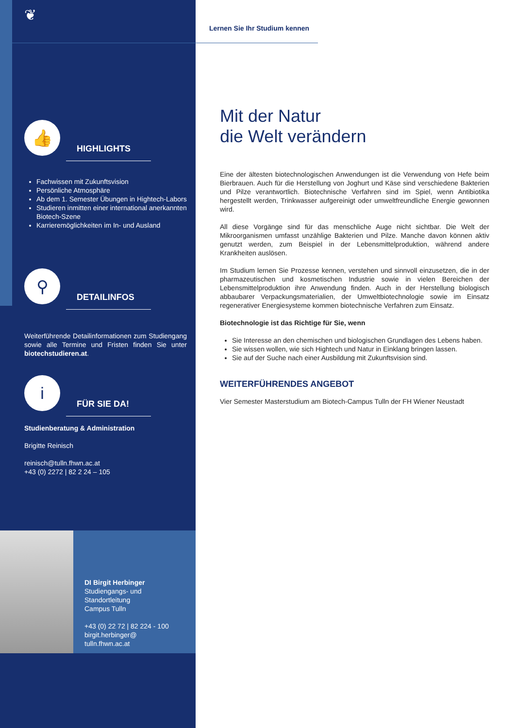❦
👍
HIGHLIGHTS
Fachwissen mit Zukunftsvision
Persönliche Atmosphäre
Ab dem 1. Semester Übungen in Hightech-Labors
Studieren inmitten einer international anerkannten Biotech-Szene
Karrieremöglichkeiten im In- und Ausland
⚲
DETAILINFOS
Weiterführende Detailinformationen zum Studiengang sowie alle Termine und Fristen finden Sie unter biotechstudieren.at.
i
FÜR SIE DA!
Studienberatung & Administration
Brigitte Reinisch
reinisch@tulln.fhwn.ac.at
+43 (0) 2272 | 82 2 24 – 105
DI Birgit Herbinger
Studiengangs- und
Standortleitung
Campus Tulln
+43 (0) 22 72 | 82 224 - 100
birgit.herbinger@
tulln.fhwn.ac.at
Lernen Sie Ihr Studium kennen
Mit der Natur
die Welt verändern
Eine der ältesten biotechnologischen Anwendungen ist die Verwendung von Hefe beim Bierbrauen. Auch für die Herstellung von Joghurt und Käse sind verschiedene Bakterien und Pilze verantwortlich. Biotechnische Verfahren sind im Spiel, wenn Antibiotika hergestellt werden, Trinkwasser aufgereinigt oder umweltfreundliche Energie gewonnen wird.
All diese Vorgänge sind für das menschliche Auge nicht sichtbar. Die Welt der Mikroorganismen umfasst unzählige Bakterien und Pilze. Manche davon können aktiv genutzt werden, zum Beispiel in der Lebensmittelproduktion, während andere Krankheiten auslösen.
Im Studium lernen Sie Prozesse kennen, verstehen und sinnvoll einzusetzen, die in der pharmazeutischen und kosmetischen Industrie sowie in vielen Bereichen der Lebensmittelproduktion ihre Anwendung finden. Auch in der Herstellung biologisch abbaubarer Verpackungsmaterialien, der Umweltbiotechnologie sowie im Einsatz regenerativer Energiesysteme kommen biotechnische Verfahren zum Einsatz.
Biotechnologie ist das Richtige für Sie, wenn
Sie Interesse an den chemischen und biologischen Grundlagen des Lebens haben.
Sie wissen wollen, wie sich Hightech und Natur in Einklang bringen lassen.
Sie auf der Suche nach einer Ausbildung mit Zukunftsvision sind.
WEITERFÜHRENDES ANGEBOT
Vier Semester Masterstudium am Biotech-Campus Tulln der FH Wiener Neustadt